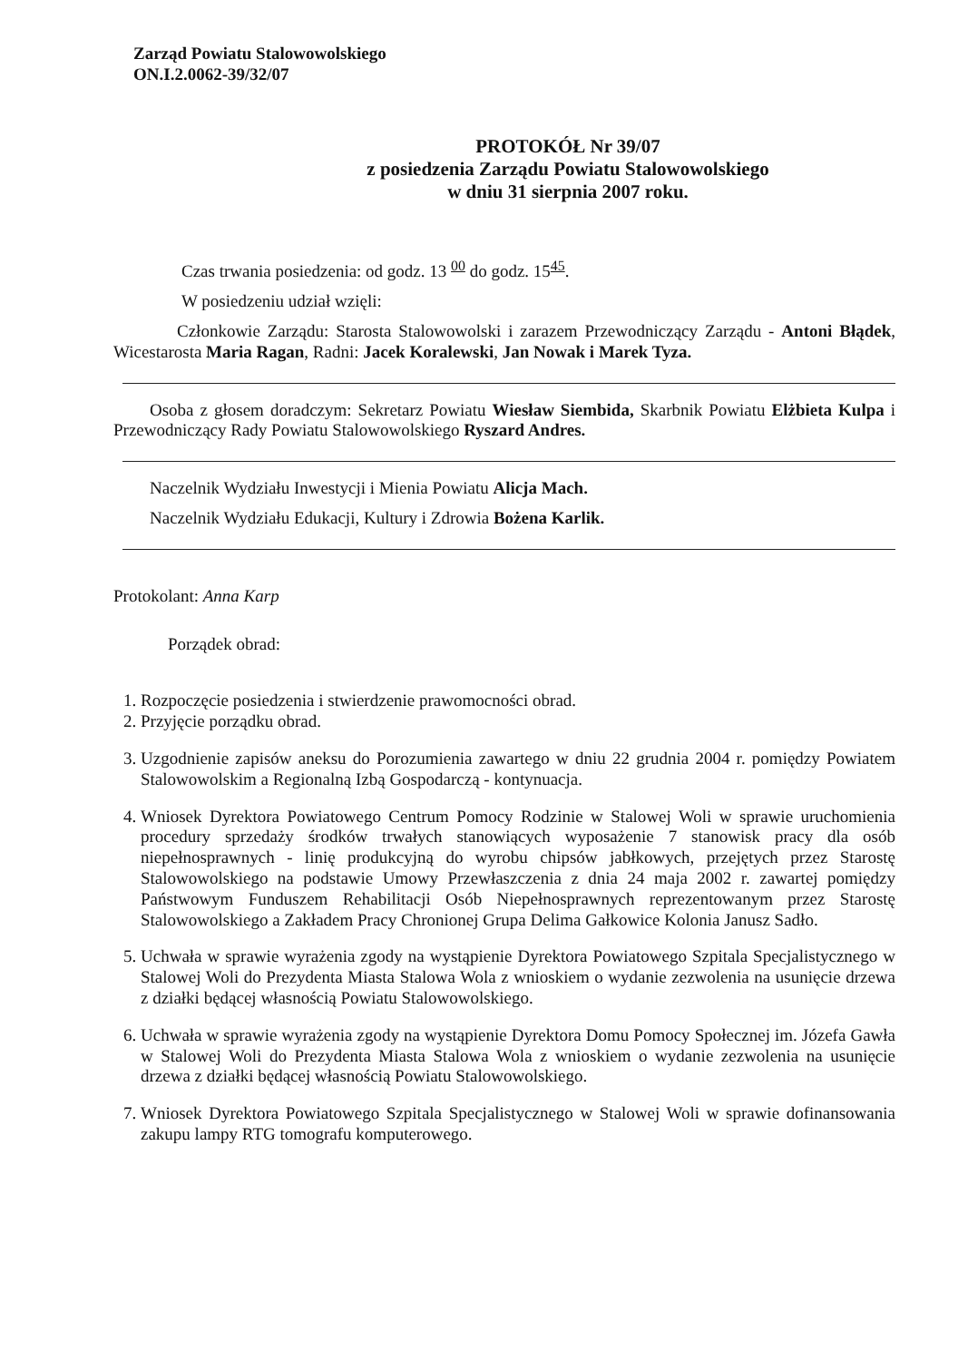Zarząd Powiatu Stalowowolskiego
ON.I.2.0062-39/32/07
PROTOKÓŁ Nr 39/07
z posiedzenia Zarządu Powiatu Stalowowolskiego
w dniu 31 sierpnia 2007 roku.
Czas trwania posiedzenia: od godz. 13 <sup>00</sup> do godz. 15<sup>45</sup>.
W posiedzeniu udział wzięli:
Członkowie Zarządu: Starosta Stalowowolski i zarazem Przewodniczący Zarządu - Antoni Błądek, Wicestarosta Maria Ragan, Radni: Jacek Koralewski, Jan Nowak i Marek Tyza.
Osoba z głosem doradczym: Sekretarz Powiatu Wiesław Siembida, Skarbnik Powiatu Elżbieta Kulpa i Przewodniczący Rady Powiatu Stalowowolskiego Ryszard Andres.
Naczelnik Wydziału Inwestycji i Mienia Powiatu Alicja Mach.
Naczelnik Wydziału Edukacji, Kultury i Zdrowia Bożena Karlik.
Protokolant: Anna Karp
Porządek obrad:
1. Rozpoczęcie posiedzenia i stwierdzenie prawomocności obrad.
2. Przyjęcie porządku obrad.
3. Uzgodnienie zapisów aneksu do Porozumienia zawartego w dniu 22 grudnia 2004 r. pomiędzy Powiatem Stalowowolskim a Regionalną Izbą Gospodarczą - kontynuacja.
4. Wniosek Dyrektora Powiatowego Centrum Pomocy Rodzinie w Stalowej Woli w sprawie uruchomienia procedury sprzedaży środków trwałych stanowiących wyposażenie 7 stanowisk pracy dla osób niepełnosprawnych - linię produkcyjną do wyrobu chipsów jabłkowych, przejętych przez Starostę Stalowowolskiego na podstawie Umowy Przewłaszczenia z dnia 24 maja 2002 r. zawartej pomiędzy Państwowym Funduszem Rehabilitacji Osób Niepełnosprawnych reprezentowanym przez Starostę Stalowowolskiego a Zakładem Pracy Chronionej Grupa Delima Gałkowice Kolonia Janusz Sadło.
5. Uchwała w sprawie wyrażenia zgody na wystąpienie Dyrektora Powiatowego Szpitala Specjalistycznego w Stalowej Woli do Prezydenta Miasta Stalowa Wola z wnioskiem o wydanie zezwolenia na usunięcie drzewa z działki będącej własnością Powiatu Stalowowolskiego.
6. Uchwała w sprawie wyrażenia zgody na wystąpienie Dyrektora Domu Pomocy Społecznej im. Józefa Gawła w Stalowej Woli do Prezydenta Miasta Stalowa Wola z wnioskiem o wydanie zezwolenia na usunięcie drzewa z działki będącej własnością Powiatu Stalowowolskiego.
7. Wniosek Dyrektora Powiatowego Szpitala Specjalistycznego w Stalowej Woli w sprawie dofinansowania zakupu lampy RTG tomografu komputerowego.